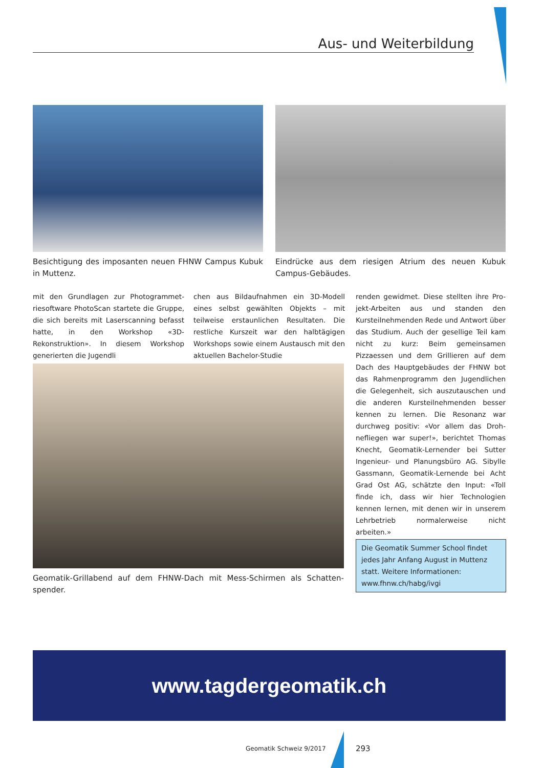Aus- und Weiterbildung
Besichtigung des imposanten neuen FHNW Campus Kubuk in Muttenz.
Eindrücke aus dem riesigen Atrium des neuen Kubuk Campus-Gebäudes.
mit den Grundlagen zur Photogrammet­riesoftware PhotoScan startete die Gruppe, die sich bereits mit Laserscanning befasst hat­te, in den Workshop «3D-Rekonstruktion». In diesem Workshop generierten die Jugendli­
chen aus Bildaufnahmen ein 3D-Modell eines selbst gewählten Objekts – mit teilweise er­staunlichen Resultaten. Die restliche Kurszeit war den halbtägigen Workshops sowie einem Austausch mit den aktuellen Bachelor-Studie­
renden gewidmet. Diese stellten ihre Pro­jekt-Arbeiten aus und standen den Kursteil­nehmenden Rede und Antwort über das Stu­dium. Auch der gesellige Teil kam nicht zu kurz: Beim gemeinsamen Pizzaessen und dem Grillieren auf dem Dach des Hauptge­bäudes der FHNW bot das Rahmenprogramm den Jugendlichen die Gelegenheit, sich aus­zutauschen und die anderen Kursteilnehmen­den besser kennen zu lernen. Die Resonanz war durchweg positiv: «Vor allem das Droh­nefliegen war super!», berichtet Thomas Knecht, Geomatik-Lernender bei Sutter Inge­nieur- und Planungsbüro AG. Sibylle Gass­mann, Geomatik-Lernende bei Acht Grad Ost AG, schätzte den Input: «Toll finde ich, dass wir hier Technologien kennen lernen, mit de­nen wir in unserem Lehrbetrieb normalerwei­se nicht arbeiten.»
Geomatik-Grillabend auf dem FHNW-Dach mit Mess-Schirmen als Schatten­spender.
Die Geomatik Summer School findet jedes Jahr Anfang August in Muttenz statt. Weitere Informationen: www.fhnw.ch/habg/ivgi
www.tagdergeomatik.ch
Geomatik Schweiz 9/2017 293